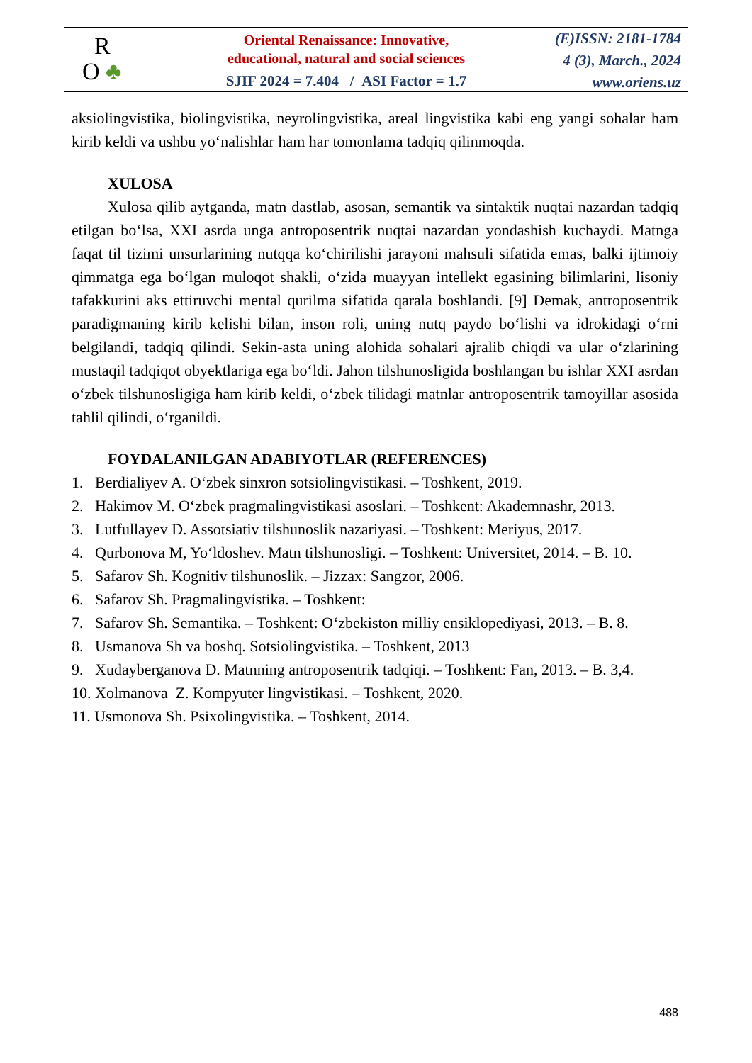R
O ♣
Oriental Renaissance: Innovative,
educational, natural and social sciences
SJIF 2024 = 7.404 / ASI Factor = 1.7
(E)ISSN: 2181-1784
4 (3), March., 2024
www.oriens.uz
aksiolingvistika, biolingvistika, neyrolingvistika, areal lingvistika kabi eng yangi sohalar ham kirib keldi va ushbu yo‘nalishlar ham har tomonlama tadqiq qilinmoqda.
XULOSA
Xulosa qilib aytganda, matn dastlab, asosan, semantik va sintaktik nuqtai nazardan tadqiq etilgan bo‘lsa, XXI asrda unga antroposentrik nuqtai nazardan yondashish kuchaydi. Matnga faqat til tizimi unsurlarining nutqqa ko‘chirilishi jarayoni mahsuli sifatida emas, balki ijtimoiy qimmatga ega bo‘lgan muloqot shakli, o‘zida muayyan intellekt egasining bilimlarini, lisoniy tafakkurini aks ettiruvchi mental qurilma sifatida qarala boshlandi. [9] Demak, antroposentrik paradigmaning kirib kelishi bilan, inson roli, uning nutq paydo bo‘lishi va idrokidagi o‘rni belgilandi, tadqiq qilindi. Sekin-asta uning alohida sohalari ajralib chiqdi va ular o‘zlarining mustaqil tadqiqot obyektlariga ega bo‘ldi. Jahon tilshunosligida boshlangan bu ishlar XXI asrdan o‘zbek tilshunosligiga ham kirib keldi, o‘zbek tilidagi matnlar antroposentrik tamoyillar asosida tahlil qilindi, o‘rganildi.
FOYDALANILGAN ADABIYOTLAR (REFERENCES)
1. Berdialiyev A. O‘zbek sinxron sotsiolingvistikasi. – Toshkent, 2019.
2. Hakimov M. O‘zbek pragmalingvistikasi asoslari. – Toshkent: Akademnashr, 2013.
3. Lutfullayev D. Assotsiativ tilshunoslik nazariyasi. – Toshkent: Meriyus, 2017.
4. Qurbonova M, Yo‘ldoshev. Matn tilshunosligi. – Toshkent: Universitet, 2014. – B. 10.
5. Safarov Sh. Kognitiv tilshunoslik. – Jizzax: Sangzor, 2006.
6. Safarov Sh. Pragmalingvistika. – Toshkent:
7. Safarov Sh. Semantika. – Toshkent: O‘zbekiston milliy ensiklopediyasi, 2013. – B. 8.
8. Usmanova Sh va boshq. Sotsiolingvistika. – Toshkent, 2013
9. Xudayberganova D. Matnning antroposentrik tadqiqi. – Toshkent: Fan, 2013. – B. 3,4.
10. Xolmanova Z. Kompyuter lingvistikasi. – Toshkent, 2020.
11. Usmonova Sh. Psixolingvistika. – Toshkent, 2014.
488